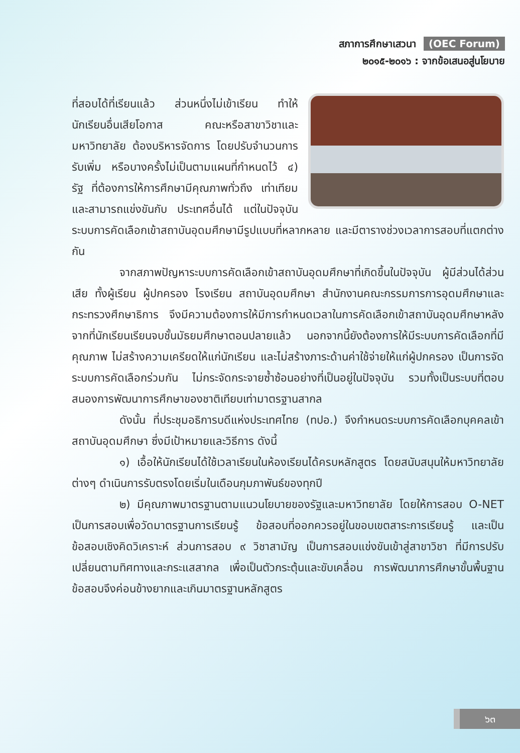สภาการศึกษาเสวนา (OEC Forum)
๒๐๑๕-๒๐๑๖ : จากข้อเสนอสู่นโยบาย
ที่สอบได้ที่เรียนแล้ว ส่วนหนึ่งไม่เข้าเรียน ทำให้นักเรียนอื่นเสียโอกาส คณะหรือสาขาวิชาและมหาวิทยาลัย ต้องบริหารจัดการ โดยปรับจำนวนการรับเพิ่ม หรือบางครั้งไม่เป็นตามแผนที่กำหนดไว้ ๔) รัฐ ที่ต้องการให้การศึกษามีคุณภาพทั่วถึง เท่าเทียมและสามารถแข่งขันกับ ประเทศอื่นได้ แต่ในปัจจุบันระบบการคัดเลือกเข้าสถาบันอุดมศึกษามีรูปแบบที่หลากหลาย และมีตารางช่วงเวลาการสอบที่แตกต่างกัน
จากสภาพปัญหาระบบการคัดเลือกเข้าสถาบันอุดมศึกษาที่เกิดขึ้นในปัจจุบัน ผู้มีส่วนได้ส่วนเสีย ทั้งผู้เรียน ผู้ปกครอง โรงเรียน สถาบันอุดมศึกษา สำนักงานคณะกรรมการการอุดมศึกษาและกระทรวงศึกษาธิการ จึงมีความต้องการให้มีการกำหนดเวลาในการคัดเลือกเข้าสถาบันอุดมศึกษาหลังจากที่นักเรียนเรียนจบชั้นมัธยมศึกษาตอนปลายแล้ว นอกจากนี้ยังต้องการให้มีระบบการคัดเลือกที่มีคุณภาพ ไม่สร้างความเครียดให้แก่นักเรียน และไม่สร้างภาระด้านค่าใช้จ่ายให้แก่ผู้ปกครอง เป็นการจัดระบบการคัดเลือกร่วมกัน ไม่กระจัดกระจายซ้ำซ้อนอย่างที่เป็นอยู่ในปัจจุบัน รวมทั้งเป็นระบบที่ตอบสนองการพัฒนาการศึกษาของชาติเทียบเท่ามาตรฐานสากล
ดังนั้น ที่ประชุมอธิการบดีแห่งประเทศไทย (ทปอ.) จึงกำหนดระบบการคัดเลือกบุคคลเข้าสถาบันอุดมศึกษา ซึ่งมีเป้าหมายและวิธีการ ดังนี้
๑) เอื้อให้นักเรียนได้ใช้เวลาเรียนในห้องเรียนได้ครบหลักสูตร โดยสนับสนุนให้มหาวิทยาลัยต่างๆ ดำเนินการรับตรงโดยเริ่มในเดือนกุมภาพันธ์ของทุกปี
๒) มีคุณภาพมาตรฐานตามแนวนโยบายของรัฐและมหาวิทยาลัย โดยให้การสอบ O-NET เป็นการสอบเพื่อวัดมาตรฐานการเรียนรู้ ข้อสอบที่ออกควรอยู่ในขอบเขตสาระการเรียนรู้ และเป็นข้อสอบเชิงคิดวิเคราะห์ ส่วนการสอบ ๙ วิชาสามัญ เป็นการสอบแข่งขันเข้าสู่สาขาวิชา ที่มีการปรับเปลี่ยนตามทิศทางและกระแสสากล เพื่อเป็นตัวกระตุ้นและขับเคลื่อน การพัฒนาการศึกษาขั้นพื้นฐาน ข้อสอบจึงค่อนข้างยากและเกินมาตรฐานหลักสูตร
๖๓